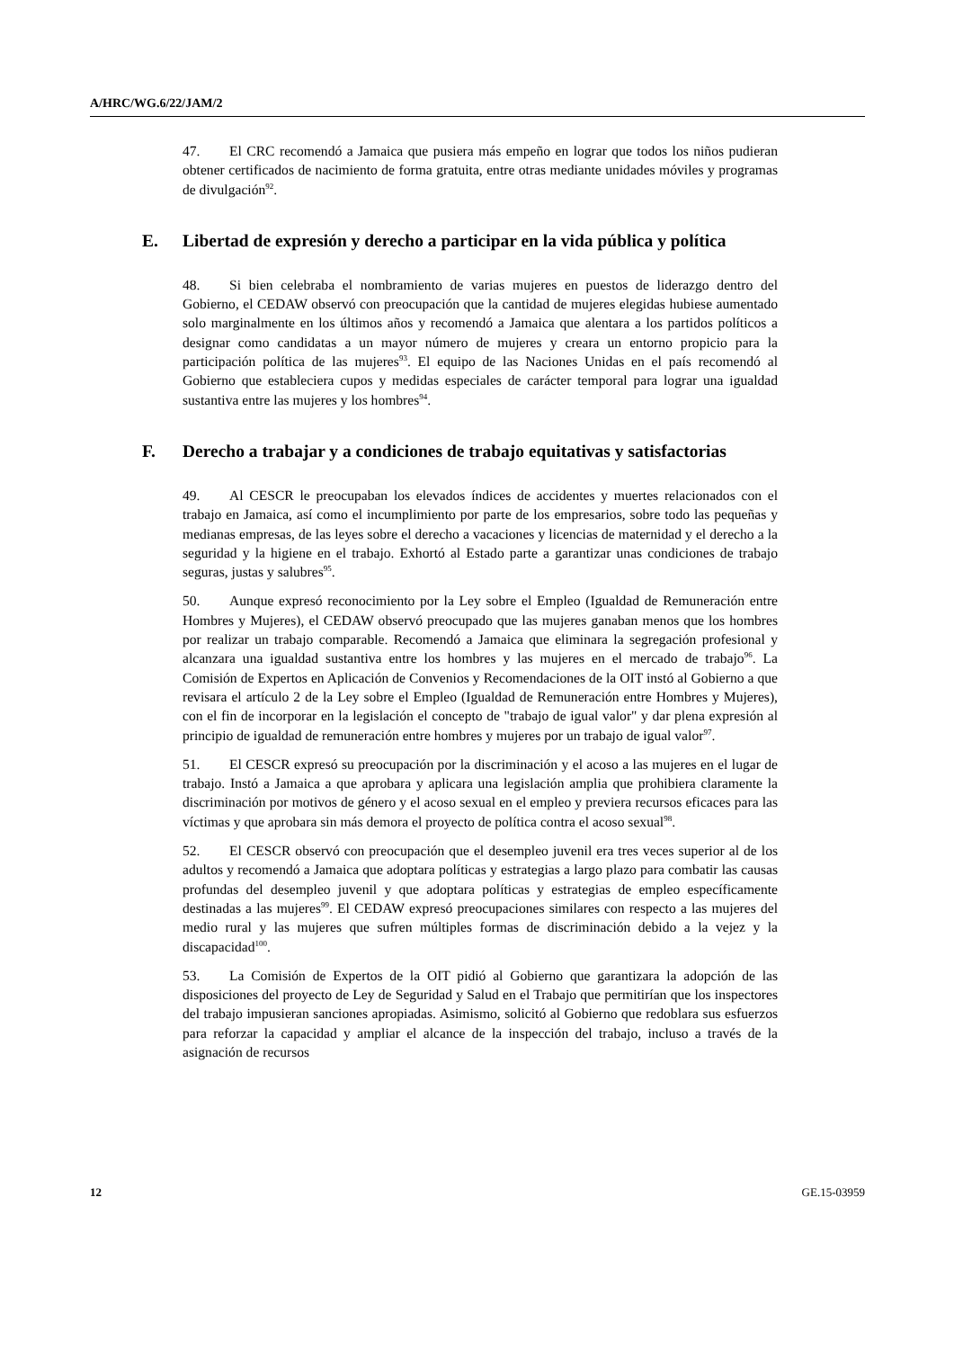A/HRC/WG.6/22/JAM/2
47. El CRC recomendó a Jamaica que pusiera más empeño en lograr que todos los niños pudieran obtener certificados de nacimiento de forma gratuita, entre otras mediante unidades móviles y programas de divulgación<sup>92</sup>.
E. Libertad de expresión y derecho a participar en la vida pública y política
48. Si bien celebraba el nombramiento de varias mujeres en puestos de liderazgo dentro del Gobierno, el CEDAW observó con preocupación que la cantidad de mujeres elegidas hubiese aumentado solo marginalmente en los últimos años y recomendó a Jamaica que alentara a los partidos políticos a designar como candidatas a un mayor número de mujeres y creara un entorno propicio para la participación política de las mujeres<sup>93</sup>. El equipo de las Naciones Unidas en el país recomendó al Gobierno que estableciera cupos y medidas especiales de carácter temporal para lograr una igualdad sustantiva entre las mujeres y los hombres<sup>94</sup>.
F. Derecho a trabajar y a condiciones de trabajo equitativas y satisfactorias
49. Al CESCR le preocupaban los elevados índices de accidentes y muertes relacionados con el trabajo en Jamaica, así como el incumplimiento por parte de los empresarios, sobre todo las pequeñas y medianas empresas, de las leyes sobre el derecho a vacaciones y licencias de maternidad y el derecho a la seguridad y la higiene en el trabajo. Exhortó al Estado parte a garantizar unas condiciones de trabajo seguras, justas y salubres<sup>95</sup>.
50. Aunque expresó reconocimiento por la Ley sobre el Empleo (Igualdad de Remuneración entre Hombres y Mujeres), el CEDAW observó preocupado que las mujeres ganaban menos que los hombres por realizar un trabajo comparable. Recomendó a Jamaica que eliminara la segregación profesional y alcanzara una igualdad sustantiva entre los hombres y las mujeres en el mercado de trabajo<sup>96</sup>. La Comisión de Expertos en Aplicación de Convenios y Recomendaciones de la OIT instó al Gobierno a que revisara el artículo 2 de la Ley sobre el Empleo (Igualdad de Remuneración entre Hombres y Mujeres), con el fin de incorporar en la legislación el concepto de "trabajo de igual valor" y dar plena expresión al principio de igualdad de remuneración entre hombres y mujeres por un trabajo de igual valor<sup>97</sup>.
51. El CESCR expresó su preocupación por la discriminación y el acoso a las mujeres en el lugar de trabajo. Instó a Jamaica a que aprobara y aplicara una legislación amplia que prohibiera claramente la discriminación por motivos de género y el acoso sexual en el empleo y previera recursos eficaces para las víctimas y que aprobara sin más demora el proyecto de política contra el acoso sexual<sup>98</sup>.
52. El CESCR observó con preocupación que el desempleo juvenil era tres veces superior al de los adultos y recomendó a Jamaica que adoptara políticas y estrategias a largo plazo para combatir las causas profundas del desempleo juvenil y que adoptara políticas y estrategias de empleo específicamente destinadas a las mujeres<sup>99</sup>. El CEDAW expresó preocupaciones similares con respecto a las mujeres del medio rural y las mujeres que sufren múltiples formas de discriminación debido a la vejez y la discapacidad<sup>100</sup>.
53. La Comisión de Expertos de la OIT pidió al Gobierno que garantizara la adopción de las disposiciones del proyecto de Ley de Seguridad y Salud en el Trabajo que permitirían que los inspectores del trabajo impusieran sanciones apropiadas. Asimismo, solicitó al Gobierno que redoblara sus esfuerzos para reforzar la capacidad y ampliar el alcance de la inspección del trabajo, incluso a través de la asignación de recursos
12 GE.15-03959